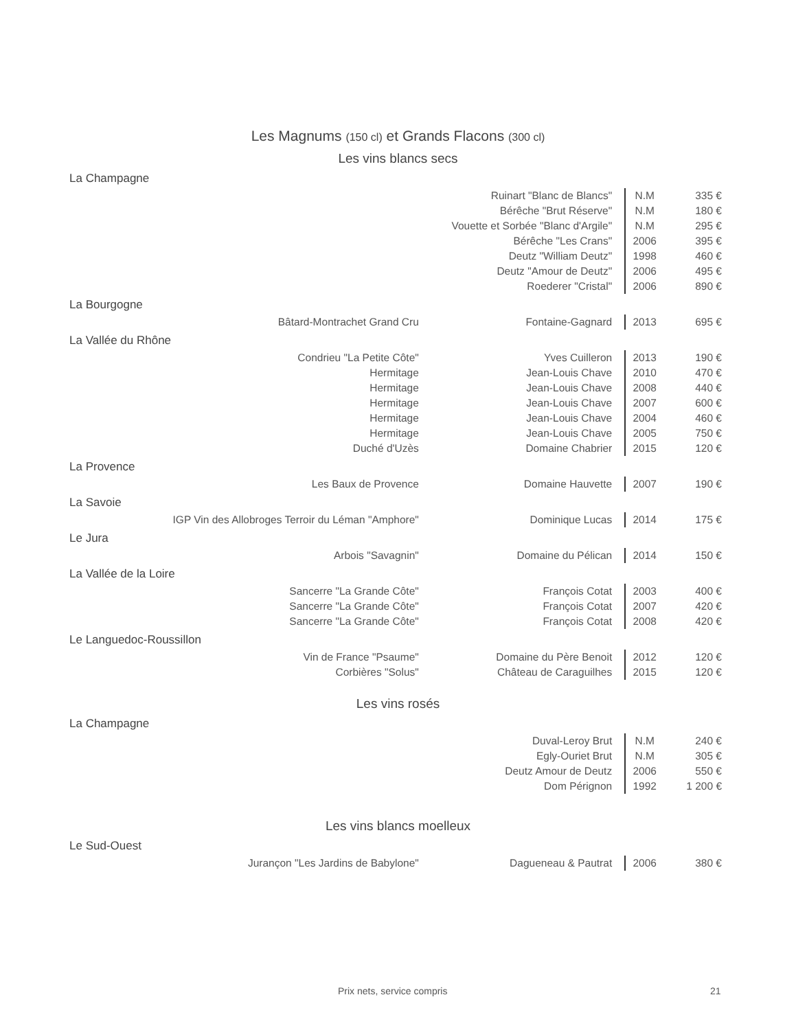Les Magnums (150 cl) et Grands Flacons (300 cl)
Les vins blancs secs
La Champagne
| | Ruinart "Blanc de Blancs" | N.M | 335 € |
| | Bérêche "Brut Réserve" | N.M | 180 € |
| | Vouette et Sorbée "Blanc d'Argile" | N.M | 295 € |
| | Bérêche "Les Crans" | 2006 | 395 € |
| | Deutz "William Deutz" | 1998 | 460 € |
| | Deutz "Amour de Deutz" | 2006 | 495 € |
| | Roederer "Cristal" | 2006 | 890 € |
La Bourgogne
| Bâtard-Montrachet Grand Cru | Fontaine-Gagnard | 2013 | 695 € |
La Vallée du Rhône
| Condrieu "La Petite Côte" | Yves Cuilleron | 2013 | 190 € |
| Hermitage | Jean-Louis Chave | 2010 | 470 € |
| Hermitage | Jean-Louis Chave | 2008 | 440 € |
| Hermitage | Jean-Louis Chave | 2007 | 600 € |
| Hermitage | Jean-Louis Chave | 2004 | 460 € |
| Hermitage | Jean-Louis Chave | 2005 | 750 € |
| Duché d'Uzès | Domaine Chabrier | 2015 | 120 € |
La Provence
| Les Baux de Provence | Domaine Hauvette | 2007 | 190 € |
La Savoie
| IGP Vin des Allobroges Terroir du Léman "Amphore" | Dominique Lucas | 2014 | 175 € |
Le Jura
| Arbois "Savagnin" | Domaine du Pélican | 2014 | 150 € |
La Vallée de la Loire
| Sancerre "La Grande Côte" | François Cotat | 2003 | 400 € |
| Sancerre "La Grande Côte" | François Cotat | 2007 | 420 € |
| Sancerre "La Grande Côte" | François Cotat | 2008 | 420 € |
Le Languedoc-Roussillon
| Vin de France "Psaume" | Domaine du Père Benoit | 2012 | 120 € |
| Corbières "Solus" | Château de Caraguilhes | 2015 | 120 € |
Les vins rosés
La Champagne
| | Duval-Leroy Brut | N.M | 240 € |
| | Egly-Ouriet Brut | N.M | 305 € |
| | Deutz Amour de Deutz | 2006 | 550 € |
| | Dom Pérignon | 1992 | 1 200 € |
Les vins blancs moelleux
Le Sud-Ouest
| Jurançon "Les Jardins de Babylone" | Dagueneau & Pautrat | 2006 | 380 € |
Prix nets, service compris 21